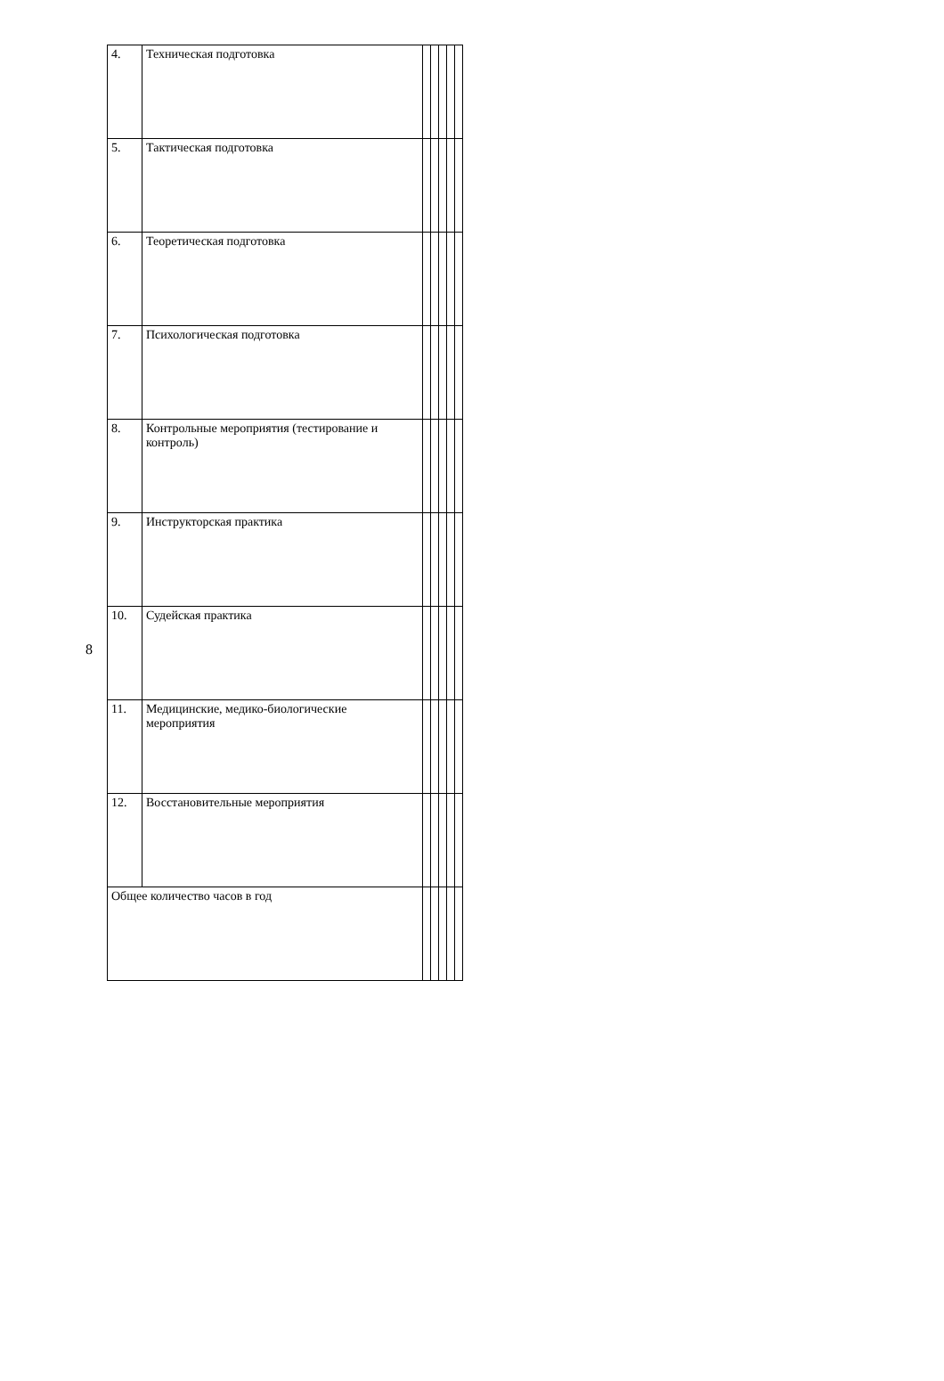8
| 4. | Техническая подготовка | | | | | |
| 5. | Тактическая подготовка | | | | | |
| 6. | Теоретическая подготовка | | | | | |
| 7. | Психологическая подготовка | | | | | |
| 8. | Контрольные мероприятия (тестирование и контроль) | | | | | |
| 9. | Инструкторская практика | | | | | |
| 10. | Судейская практика | | | | | |
| 11. | Медицинские, медико-биологические мероприятия | | | | | |
| 12. | Восстановительные мероприятия | | | | | |
| Общее количество часов в год | | | | | | |